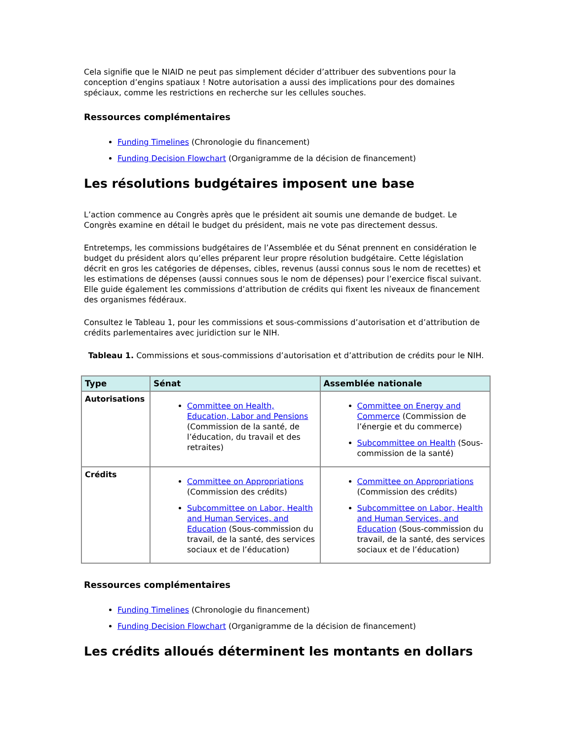Cela signifie que le NIAID ne peut pas simplement décider d’attribuer des subventions pour la conception d’engins spatiaux ! Notre autorisation a aussi des implications pour des domaines spéciaux, comme les restrictions en recherche sur les cellules souches.
Ressources complémentaires
Funding Timelines (Chronologie du financement)
Funding Decision Flowchart (Organigramme de la décision de financement)
Les résolutions budgétaires imposent une base
L’action commence au Congrès après que le président ait soumis une demande de budget. Le Congrès examine en détail le budget du président, mais ne vote pas directement dessus.
Entretemps, les commissions budgétaires de l’Assemblée et du Sénat prennent en considération le budget du président alors qu’elles préparent leur propre résolution budgétaire. Cette législation décrit en gros les catégories de dépenses, cibles, revenus (aussi connus sous le nom de recettes) et les estimations de dépenses (aussi connues sous le nom de dépenses) pour l’exercice fiscal suivant. Elle guide également les commissions d’attribution de crédits qui fixent les niveaux de financement des organismes fédéraux.
Consultez le Tableau 1, pour les commissions et sous-commissions d’autorisation et d’attribution de crédits parlementaires avec juridiction sur le NIH.
Tableau 1. Commissions et sous-commissions d’autorisation et d’attribution de crédits pour le NIH.
| Type | Sénat | Assemblée nationale |
| --- | --- | --- |
| Autorisations | Committee on Health, Education, Labor and Pensions (Commission de la santé, de l’éducation, du travail et des retraites) | Committee on Energy and Commerce (Commission de l’énergie et du commerce) Subcommittee on Health (Sous-commission de la santé) |
| Crédits | Committee on Appropriations (Commission des crédits) Subcommittee on Labor, Health and Human Services, and Education (Sous-commission du travail, de la santé, des services sociaux et de l’éducation) | Committee on Appropriations (Commission des crédits) Subcommittee on Labor, Health and Human Services, and Education (Sous-commission du travail, de la santé, des services sociaux et de l’éducation) |
Ressources complémentaires
Funding Timelines (Chronologie du financement)
Funding Decision Flowchart (Organigramme de la décision de financement)
Les crédits alloués déterminent les montants en dollars